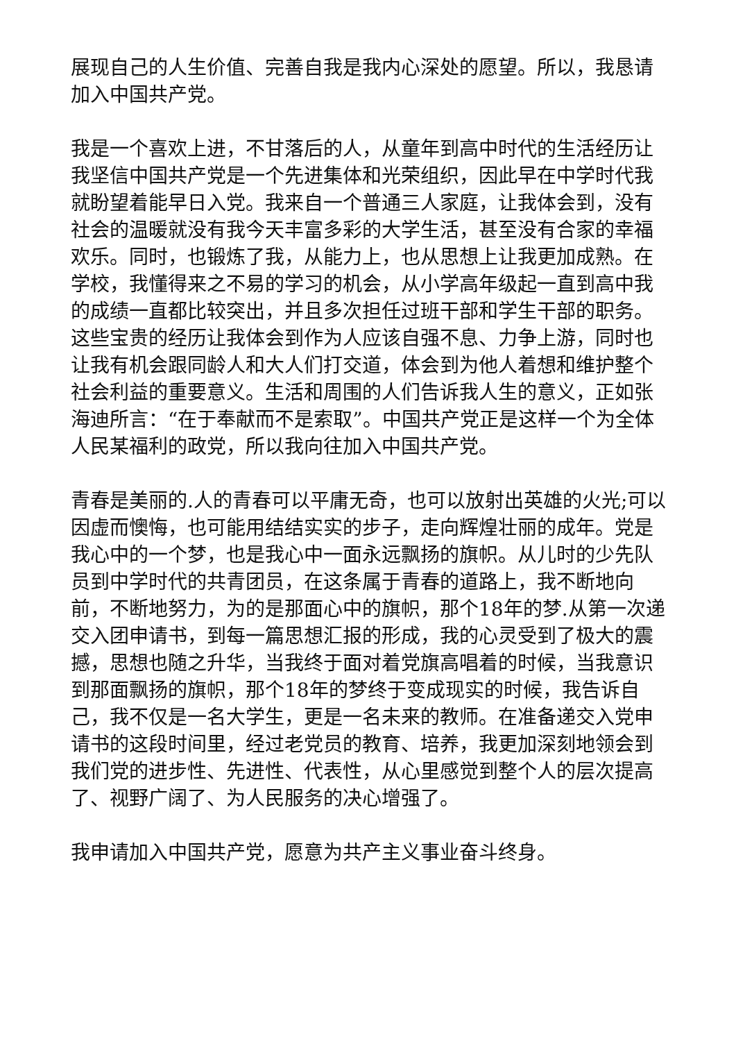展现自己的人生价值、完善自我是我内心深处的愿望。所以，我恳请加入中国共产党。
我是一个喜欢上进，不甘落后的人，从童年到高中时代的生活经历让我坚信中国共产党是一个先进集体和光荣组织，因此早在中学时代我就盼望着能早日入党。我来自一个普通三人家庭，让我体会到，没有社会的温暖就没有我今天丰富多彩的大学生活，甚至没有合家的幸福欢乐。同时，也锻炼了我，从能力上，也从思想上让我更加成熟。在学校，我懂得来之不易的学习的机会，从小学高年级起一直到高中我的成绩一直都比较突出，并且多次担任过班干部和学生干部的职务。这些宝贵的经历让我体会到作为人应该自强不息、力争上游，同时也让我有机会跟同龄人和大人们打交道，体会到为他人着想和维护整个社会利益的重要意义。生活和周围的人们告诉我人生的意义，正如张海迪所言：“在于奉献而不是索取”。中国共产党正是这样一个为全体人民某福利的政党，所以我向往加入中国共产党。
青春是美丽的.人的青春可以平庸无奇，也可以放射出英雄的火光;可以因虚而懊悔，也可能用结结实实的步子，走向辉煌壮丽的成年。党是我心中的一个梦，也是我心中一面永远飘扬的旗帜。从儿时的少先队员到中学时代的共青团员，在这条属于青春的道路上，我不断地向前，不断地努力，为的是那面心中的旗帜，那个18年的梦.从第一次递交入团申请书，到每一篇思想汇报的形成，我的心灵受到了极大的震撼，思想也随之升华，当我终于面对着党旗高唱着的时候，当我意识到那面飘扬的旗帜，那个18年的梦终于变成现实的时候，我告诉自己，我不仅是一名大学生，更是一名未来的教师。在准备递交入党申请书的这段时间里，经过老党员的教育、培养，我更加深刻地领会到我们党的进步性、先进性、代表性，从心里感觉到整个人的层次提高了、视野广阔了、为人民服务的决心增强了。
我申请加入中国共产党，愿意为共产主义事业奋斗终身。